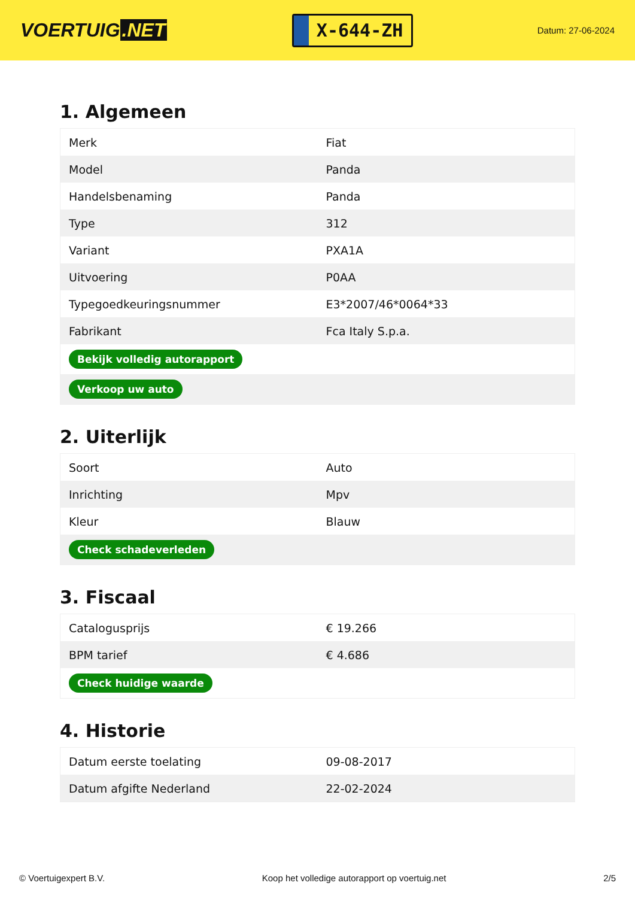VOERTUIG.NET
X-644-ZH
Datum: 27-06-2024
1. Algemeen
| Merk | Fiat |
| Model | Panda |
| Handelsbenaming | Panda |
| Type | 312 |
| Variant | PXA1A |
| Uitvoering | P0AA |
| Typegoedkeuringsnummer | E3*2007/46*0064*33 |
| Fabrikant | Fca Italy S.p.a. |
| Bekijk volledig autorapport | |
| Verkoop uw auto | |
2. Uiterlijk
| Soort | Auto |
| Inrichting | Mpv |
| Kleur | Blauw |
| Check schadeverleden | |
3. Fiscaal
| Catalogusprijs | € 19.266 |
| BPM tarief | € 4.686 |
| Check huidige waarde | |
4. Historie
| Datum eerste toelating | 09-08-2017 |
| Datum afgifte Nederland | 22-02-2024 |
© Voertuigexpert B.V. Koop het volledige autorapport op voertuig.net 2/5